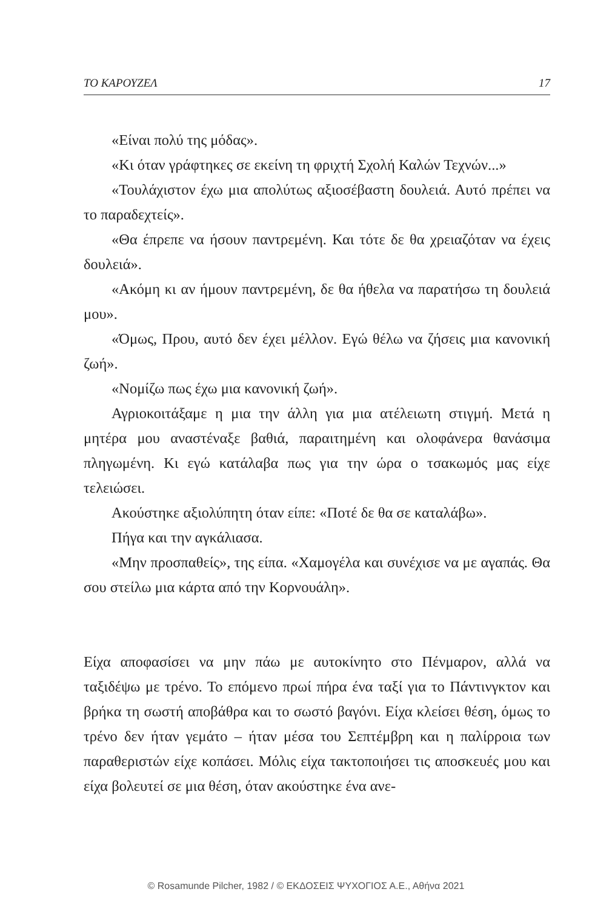ΤΟ ΚΑΡΟΥΖΕΛ 17
«Είναι πολύ της μόδας».
«Κι όταν γράφτηκες σε εκείνη τη φριχτή Σχολή Καλών Τεχνών...»
«Τουλάχιστον έχω μια απολύτως αξιοσέβαστη δουλειά. Αυτό πρέπει να το παραδεχτείς».
«Θα έπρεπε να ήσουν παντρεμένη. Και τότε δε θα χρειαζόταν να έχεις δουλειά».
«Ακόμη κι αν ήμουν παντρεμένη, δε θα ήθελα να παρατήσω τη δουλειά μου».
«Όμως, Πρου, αυτό δεν έχει μέλλον. Εγώ θέλω να ζήσεις μια κανονική ζωή».
«Νομίζω πως έχω μια κανονική ζωή».
Αγριοκοιτάξαμε η μια την άλλη για μια ατέλειωτη στιγμή. Μετά η μητέρα μου αναστέναξε βαθιά, παραιτημένη και ολοφάνερα θανάσιμα πληγωμένη. Κι εγώ κατάλαβα πως για την ώρα ο τσακωμός μας είχε τελειώσει.
Ακούστηκε αξιολύπητη όταν είπε: «Ποτέ δε θα σε καταλάβω».
Πήγα και την αγκάλιασα.
«Μην προσπαθείς», της είπα. «Χαμογέλα και συνέχισε να με αγαπάς. Θα σου στείλω μια κάρτα από την Κορνουάλη».
Είχα αποφασίσει να μην πάω με αυτοκίνητο στο Πένμαρον, αλλά να ταξιδέψω με τρένο. Το επόμενο πρωί πήρα ένα ταξί για το Πάντινγκτον και βρήκα τη σωστή αποβάθρα και το σωστό βαγόνι. Είχα κλείσει θέση, όμως το τρένο δεν ήταν γεμάτο – ήταν μέσα του Σεπτέμβρη και η παλίρροια των παραθεριστών είχε κοπάσει. Μόλις είχα τακτοποιήσει τις αποσκευές μου και είχα βολευτεί σε μια θέση, όταν ακούστηκε ένα ανε-
© Rosamunde Pilcher, 1982 / © ΕΚΔΟΣΕΙΣ ΨΥΧΟΓΙΟΣ Α.Ε., Αθήνα 2021